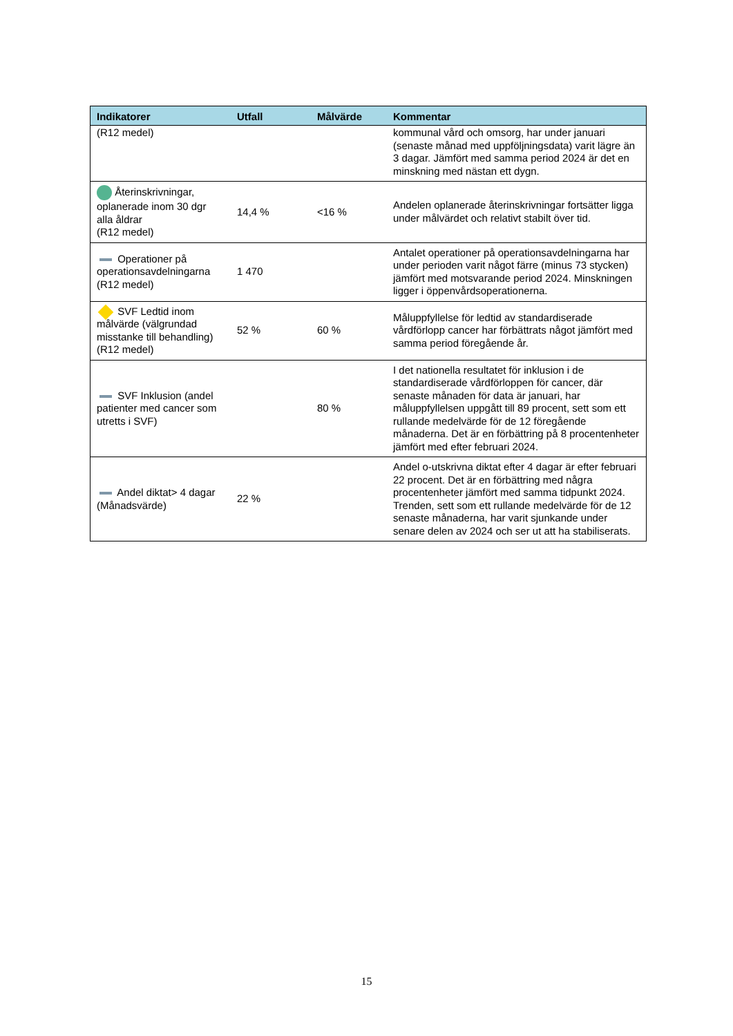| Indikatorer | Utfall | Målvärde | Kommentar |
| --- | --- | --- | --- |
| (R12 medel) | | | kommunal vård och omsorg, har under januari (senaste månad med uppföljningsdata) varit lägre än 3 dagar. Jämfört med samma period 2024 är det en minskning med nästan ett dygn. |
| Återinskrivningar, oplanerade inom 30 dgr alla åldrar (R12 medel) | 14,4 % | <16 % | Andelen oplanerade återinskrivningar fortsätter ligga under målvärdet och relativt stabilt över tid. |
| Operationer på operationsavdelningarna (R12 medel) | 1 470 | | Antalet operationer på operationsavdelningarna har under perioden varit något färre (minus 73 stycken) jämfört med motsvarande period 2024. Minskningen ligger i öppenvårdsoperationerna. |
| SVF Ledtid inom målvärde (välgrundad misstanke till behandling) (R12 medel) | 52 % | 60 % | Måluppfyllelse för ledtid av standardiserade vårdförlopp cancer har förbättrats något jämfört med samma period föregående år. |
| SVF Inklusion (andel patienter med cancer som utretts i SVF) | | 80 % | I det nationella resultatet för inklusion i de standardiserade vårdförloppen för cancer, där senaste månaden för data är januari, har måluppfyllelsen uppgått till 89 procent, sett som ett rullande medelvärde för de 12 föregående månaderna. Det är en förbättring på 8 procentenheter jämfört med efter februari 2024. |
| Andel diktat> 4 dagar (Månadsvärde) | 22 % | | Andel o-utskrivna diktat efter 4 dagar är efter februari 22 procent. Det är en förbättring med några procentenheter jämfört med samma tidpunkt 2024. Trenden, sett som ett rullande medelvärde för de 12 senaste månaderna, har varit sjunkande under senare delen av 2024 och ser ut att ha stabiliserats. |
15